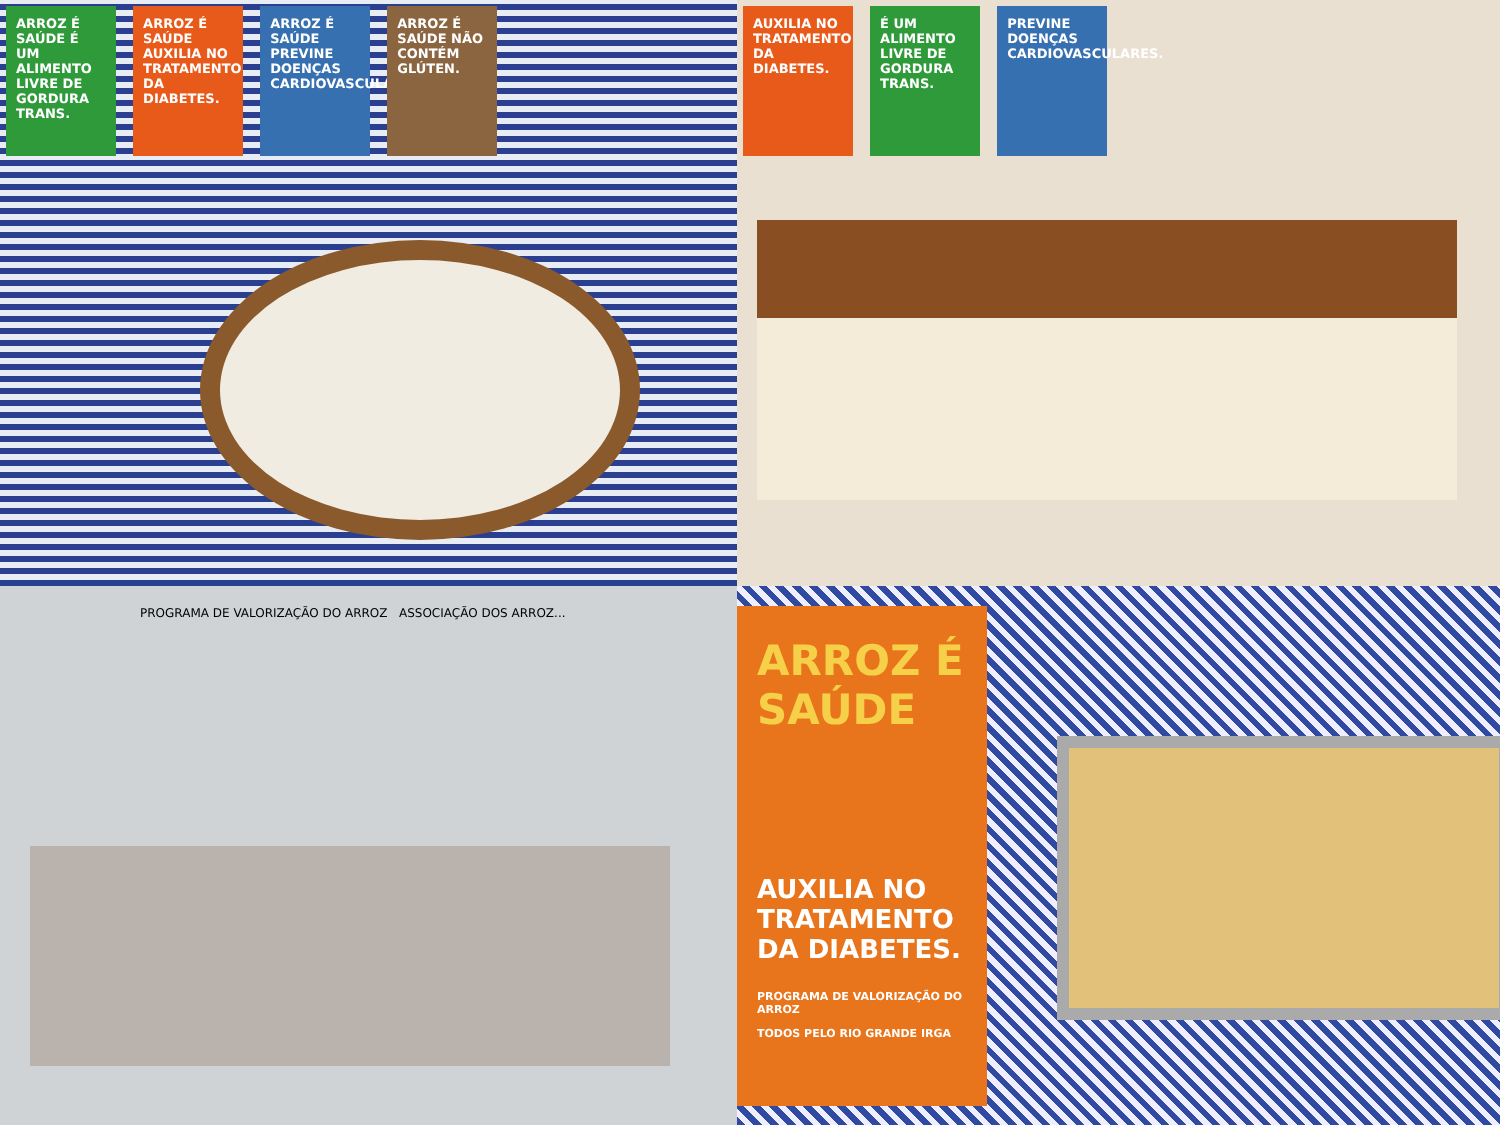ARROZ É SAÚDE É UM ALIMENTO LIVRE DE GORDURA TRANS.
ARROZ É SAÚDE AUXILIA NO TRATAMENTO DA DIABETES.
ARROZ É SAÚDE PREVINE DOENÇAS CARDIOVASCULARES.
ARROZ É SAÚDE NÃO CONTÉM GLÚTEN.
AUXILIA NO TRATAMENTO DA DIABETES.
É UM ALIMENTO LIVRE DE GORDURA TRANS.
PREVINE DOENÇAS CARDIOVASCULARES.
PROGRAMA DE VALORIZAÇÃO DO ARROZ ASSOCIAÇÃO DOS ARROZ...
ARROZ É SAÚDE
AUXILIA NO TRATAMENTO DA DIABETES.
PROGRAMA DE VALORIZAÇÃO DO ARROZ
TODOS PELO RIO GRANDE IRGA